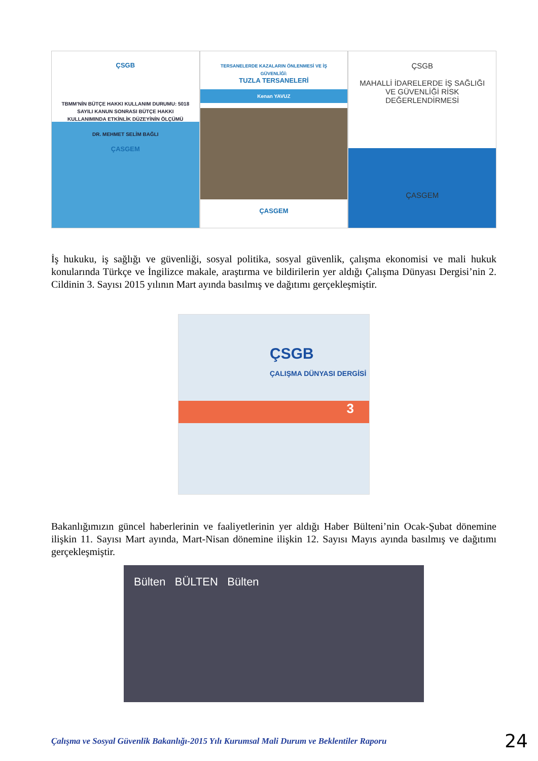ÇSGB
TBMM'NİN BÜTÇE HAKKI KULLANIM DURUMU: 5018 SAYILI KANUN SONRASI BÜTÇE HAKKI KULLANIMINDA ETKİNLİK DÜZEYİNİN ÖLÇÜMÜ
DR. MEHMET SELİM BAĞLI
ÇASGEM
TERSANELERDE KAZALARIN ÖNLENMESİ VE İŞ GÜVENLİĞİ:
TUZLA TERSANELERİ
Kenan YAVUZ
ÇASGEM
ÇSGB
MAHALLİ İDARELERDE İŞ SAĞLIĞI VE GÜVENLİĞİ RİSK DEĞERLENDİRMESİ
ÇASGEM
İş hukuku, iş sağlığı ve güvenliği, sosyal politika, sosyal güvenlik, çalışma ekonomisi ve mali hukuk konularında Türkçe ve İngilizce makale, araştırma ve bildirilerin yer aldığı Çalışma Dünyası Dergisi’nin 2. Cildinin 3. Sayısı 2015 yılının Mart ayında basılmış ve dağıtımı gerçekleşmiştir.
ÇSGB
ÇALIŞMA DÜNYASI DERGİSİ
3
Bakanlığımızın güncel haberlerinin ve faaliyetlerinin yer aldığı Haber Bülteni’nin Ocak-Şubat dönemine ilişkin 11. Sayısı Mart ayında, Mart-Nisan dönemine ilişkin 12. Sayısı Mayıs ayında basılmış ve dağıtımı gerçekleşmiştir.
Bülten BÜLTEN Bülten
Çalışma ve Sosyal Güvenlik Bakanlığı-2015 Yılı Kurumsal Mali Durum ve Beklentiler Raporu 24